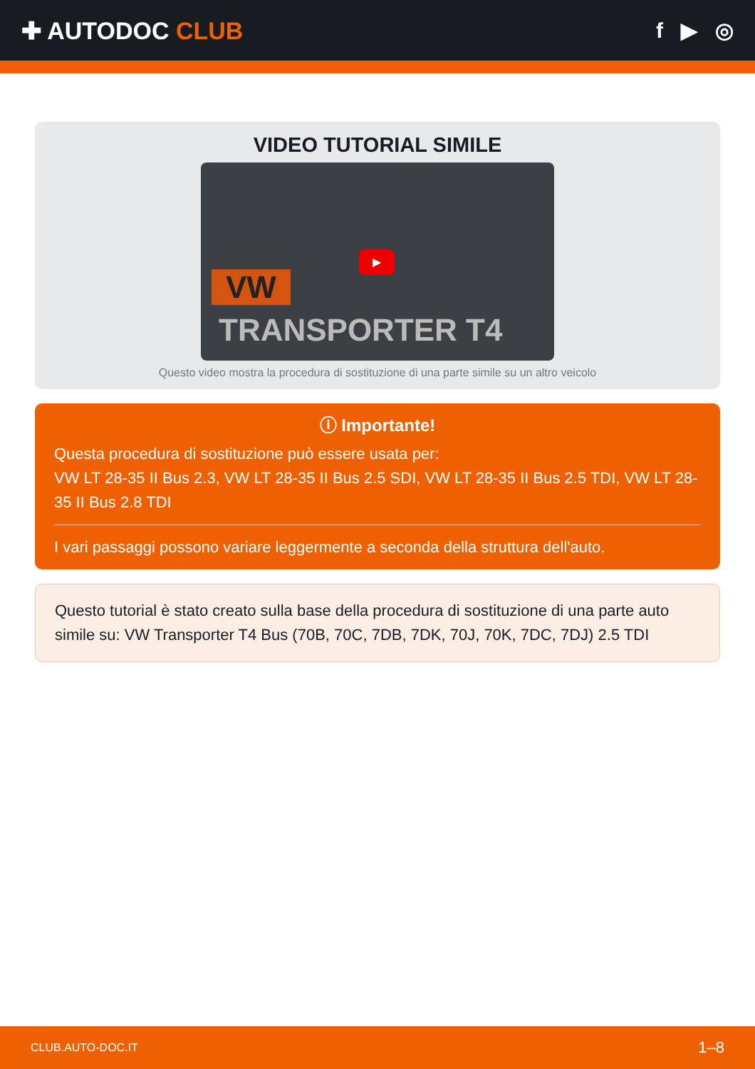✚ AUTODOC CLUB f ▶ ◎
VIDEO TUTORIAL SIMILE
VW
TRANSPORTER T4
▶
Questo video mostra la procedura di sostituzione di una parte simile su un altro veicolo
ⓘ Importante!
Questa procedura di sostituzione può essere usata per:
VW LT 28-35 II Bus 2.3, VW LT 28-35 II Bus 2.5 SDI, VW LT 28-35 II Bus 2.5 TDI, VW LT 28-35 II Bus 2.8 TDI
I vari passaggi possono variare leggermente a seconda della struttura dell'auto.
Questo tutorial è stato creato sulla base della procedura di sostituzione di una parte auto simile su: VW Transporter T4 Bus (70B, 70C, 7DB, 7DK, 70J, 70K, 7DC, 7DJ) 2.5 TDI
CLUB.AUTO-DOC.IT 1–8